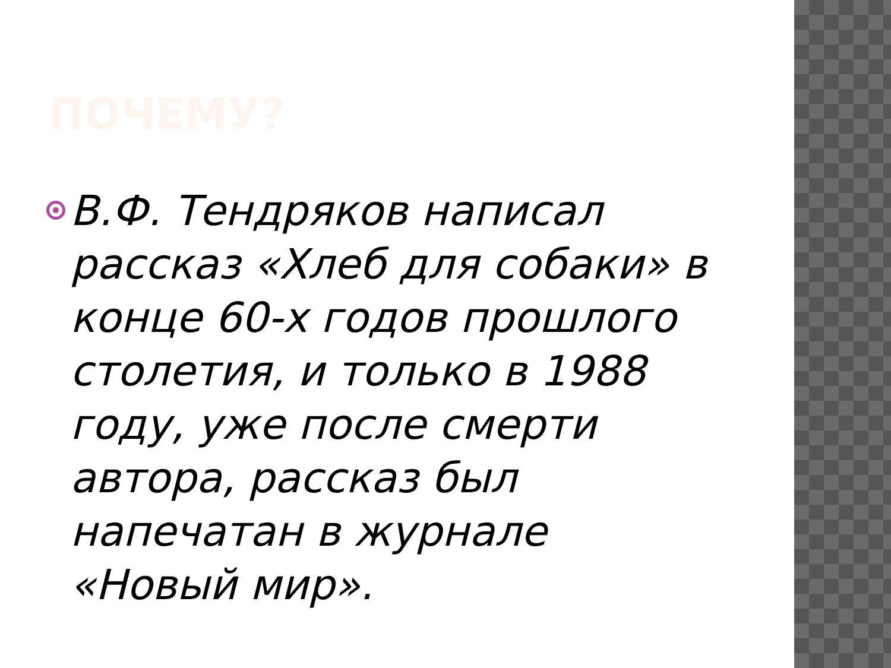ПОЧЕМУ?
В.Ф. Тендряков написал рассказ «Хлеб для собаки» в конце 60-х годов прошлого столетия, и только в 1988 году, уже после смерти автора, рассказ был напечатан в журнале «Новый мир».